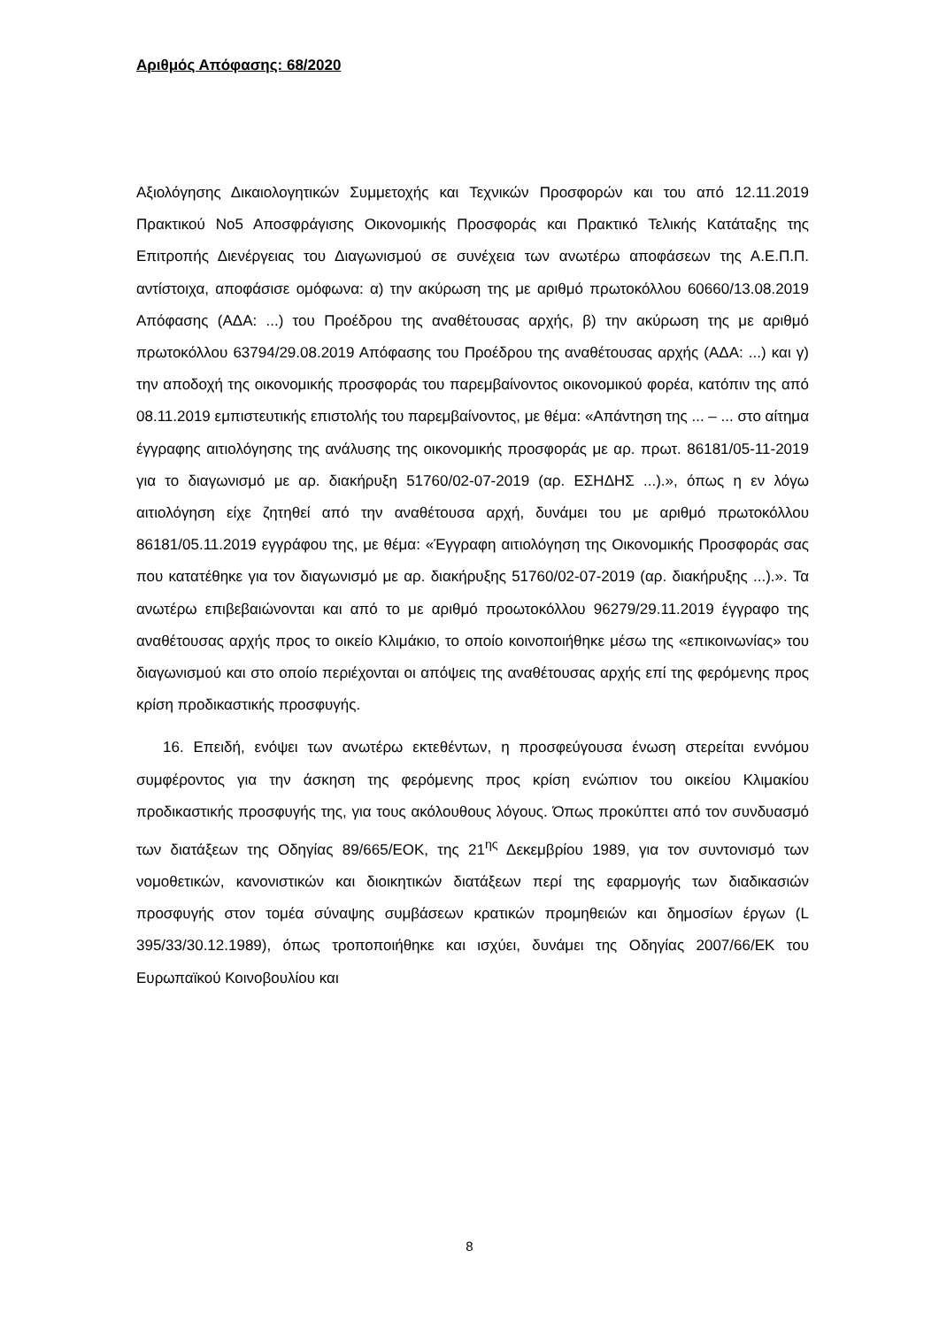Αριθμός Απόφασης: 68/2020
Αξιολόγησης Δικαιολογητικών Συμμετοχής και Τεχνικών Προσφορών και του από 12.11.2019 Πρακτικού Νο5 Αποσφράγισης Οικονομικής Προσφοράς και Πρακτικό Τελικής Κατάταξης της Επιτροπής Διενέργειας του Διαγωνισμού σε συνέχεια των ανωτέρω αποφάσεων της Α.Ε.Π.Π. αντίστοιχα, αποφάσισε ομόφωνα: α) την ακύρωση της με αριθμό πρωτοκόλλου 60660/13.08.2019 Απόφασης (ΑΔΑ: ...) του Προέδρου της αναθέτουσας αρχής, β) την ακύρωση της με αριθμό πρωτοκόλλου 63794/29.08.2019 Απόφασης του Προέδρου της αναθέτουσας αρχής (ΑΔΑ: ...) και γ) την αποδοχή της οικονομικής προσφοράς του παρεμβαίνοντος οικονομικού φορέα, κατόπιν της από 08.11.2019 εμπιστευτικής επιστολής του παρεμβαίνοντος, με θέμα: «Απάντηση της ... – ... στο αίτημα έγγραφης αιτιολόγησης της ανάλυσης της οικονομικής προσφοράς με αρ. πρωτ. 86181/05-11-2019 για το διαγωνισμό με αρ. διακήρυξη 51760/02-07-2019 (αρ. ΕΣΗΔΗΣ ...).», όπως η εν λόγω αιτιολόγηση είχε ζητηθεί από την αναθέτουσα αρχή, δυνάμει του με αριθμό πρωτοκόλλου 86181/05.11.2019 εγγράφου της, με θέμα: «Έγγραφη αιτιολόγηση της Οικονομικής Προσφοράς σας που κατατέθηκε για τον διαγωνισμό με αρ. διακήρυξης 51760/02-07-2019 (αρ. διακήρυξης ...).». Τα ανωτέρω επιβεβαιώνονται και από το με αριθμό προωτοκόλλου 96279/29.11.2019 έγγραφο της αναθέτουσας αρχής προς το οικείο Κλιμάκιο, το οποίο κοινοποιήθηκε μέσω της «επικοινωνίας» του διαγωνισμού και στο οποίο περιέχονται οι απόψεις της αναθέτουσας αρχής επί της φερόμενης προς κρίση προδικαστικής προσφυγής.
16. Επειδή, ενόψει των ανωτέρω εκτεθέντων, η προσφεύγουσα ένωση στερείται εννόμου συμφέροντος για την άσκηση της φερόμενης προς κρίση ενώπιον του οικείου Κλιμακίου προδικαστικής προσφυγής της, για τους ακόλουθους λόγους. Όπως προκύπτει από τον συνδυασμό των διατάξεων της Οδηγίας 89/665/ΕΟΚ, της 21<sup>ης</sup> Δεκεμβρίου 1989, για τον συντονισμό των νομοθετικών, κανονιστικών και διοικητικών διατάξεων περί της εφαρμογής των διαδικασιών προσφυγής στον τομέα σύναψης συμβάσεων κρατικών προμηθειών και δημοσίων έργων (L 395/33/30.12.1989), όπως τροποποιήθηκε και ισχύει, δυνάμει της Οδηγίας 2007/66/ΕΚ του Ευρωπαϊκού Κοινοβουλίου και
8